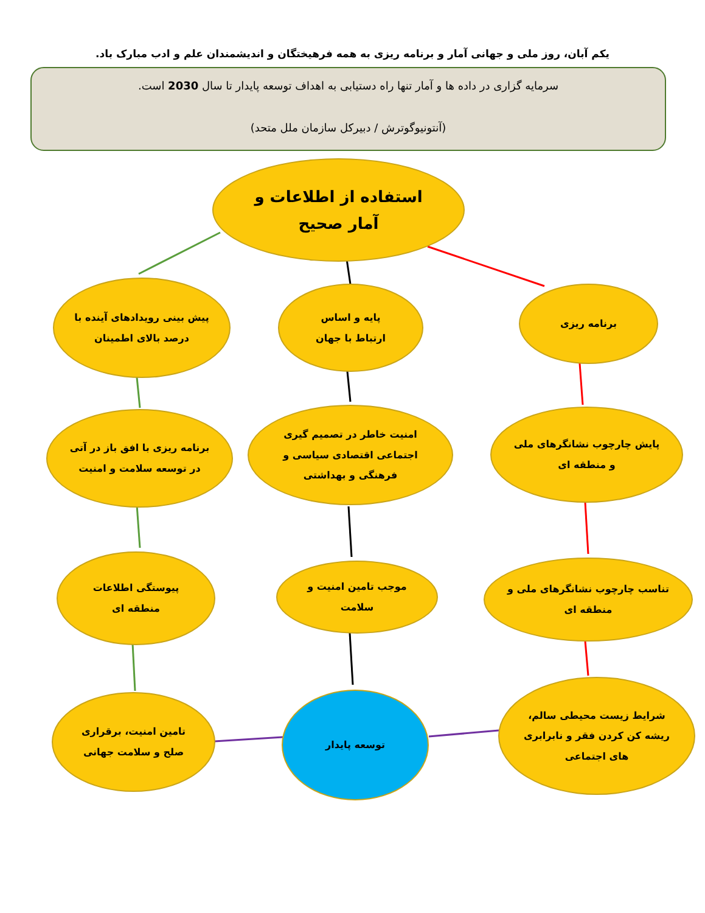یکم آبان، روز ملی و جهانی آمار و برنامه ریزی به همه فرهیختگان و اندیشمندان علم و ادب مبارک باد.
سرمایه گزاری در داده ها و آمار تنها راه دستیابی به اهداف توسعه پایدار تا سال 2030 است.
(آنتونیوگوترش / دبیرکل سازمان ملل متحد)
استفاده از اطلاعات و
آمار صحیح
پیش بینی رویدادهای آینده با درصد بالای اطمینان
پایه و اساس
ارتباط با جهان
برنامه ریزی
برنامه ریزی با افق باز در آتی در توسعه سلامت و امنیت
امنیت خاطر در تصمیم گیری اجتماعی اقتصادی سیاسی و فرهنگی و بهداشتی
پایش چارچوب نشانگرهای ملی و منطقه ای
پیوستگی اطلاعات
منطقه ای
موجب تامین امنیت و
سلامت
تناسب چارچوب نشانگرهای ملی و منطقه ای
تامین امنیت، برقراری
صلح و سلامت جهانی
توسعه پایدار
شرایط زیست محیطی سالم، ریشه کن کردن فقر و نابرابری های اجتماعی